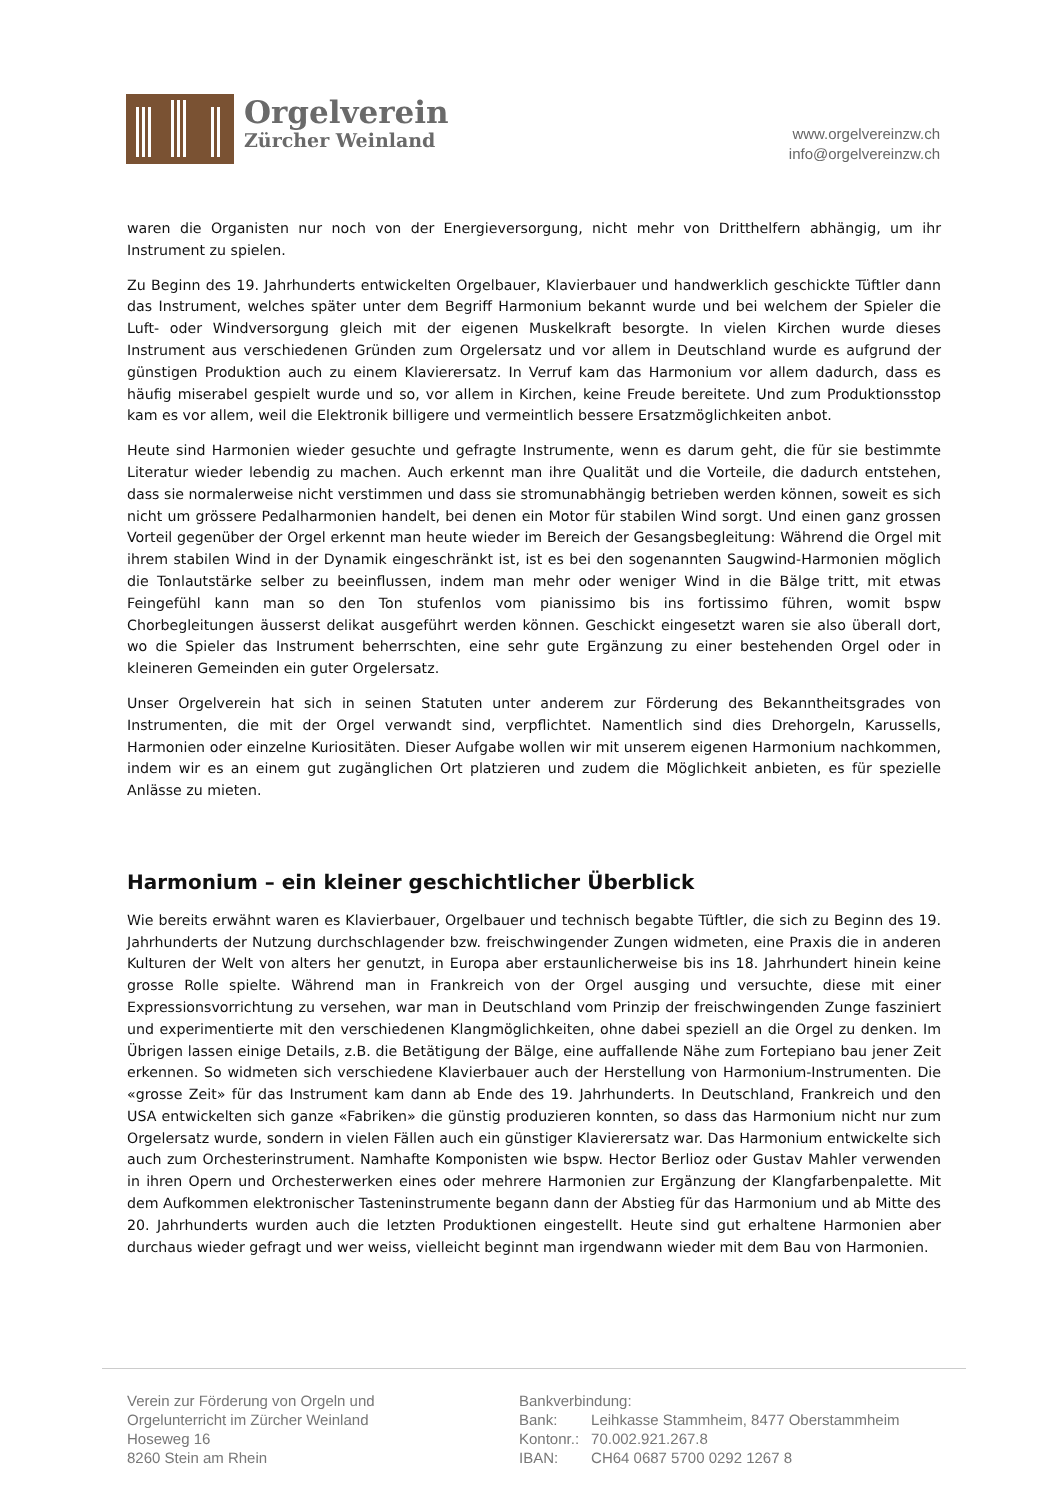Orgelverein
Zürcher Weinland
www.orgelvereinzw.ch
info@orgelvereinzw.ch
waren die Organisten nur noch von der Energieversorgung, nicht mehr von Dritthelfern abhängig, um ihr Instrument zu spielen.
Zu Beginn des 19. Jahrhunderts entwickelten Orgelbauer, Klavierbauer und handwerklich geschickte Tüftler dann das Instrument, welches später unter dem Begriff Harmonium bekannt wurde und bei welchem der Spieler die Luft- oder Windversorgung gleich mit der eigenen Muskelkraft besorgte. In vielen Kirchen wurde dieses Instrument aus verschiedenen Gründen zum Orgelersatz und vor allem in Deutschland wurde es aufgrund der günstigen Produktion auch zu einem Klavierersatz. In Verruf kam das Harmonium vor allem dadurch, dass es häufig miserabel gespielt wurde und so, vor allem in Kirchen, keine Freude bereitete. Und zum Produktionsstop kam es vor allem, weil die Elektronik billigere und vermeintlich bessere Ersatzmöglichkeiten anbot.
Heute sind Harmonien wieder gesuchte und gefragte Instrumente, wenn es darum geht, die für sie bestimmte Literatur wieder lebendig zu machen. Auch erkennt man ihre Qualität und die Vorteile, die dadurch entstehen, dass sie normalerweise nicht verstimmen und dass sie stromunabhängig betrieben werden können, soweit es sich nicht um grössere Pedalharmonien handelt, bei denen ein Motor für stabilen Wind sorgt. Und einen ganz grossen Vorteil gegenüber der Orgel erkennt man heute wieder im Bereich der Gesangsbegleitung: Während die Orgel mit ihrem stabilen Wind in der Dynamik eingeschränkt ist, ist es bei den sogenannten Saugwind-Harmonien möglich die Tonlautstärke selber zu beeinflussen, indem man mehr oder weniger Wind in die Bälge tritt, mit etwas Feingefühl kann man so den Ton stufenlos vom pianissimo bis ins fortissimo führen, womit bspw Chorbegleitungen äusserst delikat ausgeführt werden können. Geschickt eingesetzt waren sie also überall dort, wo die Spieler das Instrument beherrschten, eine sehr gute Ergänzung zu einer bestehenden Orgel oder in kleineren Gemeinden ein guter Orgelersatz.
Unser Orgelverein hat sich in seinen Statuten unter anderem zur Förderung des Bekanntheitsgrades von Instrumenten, die mit der Orgel verwandt sind, verpflichtet. Namentlich sind dies Drehorgeln, Karussells, Harmonien oder einzelne Kuriositäten. Dieser Aufgabe wollen wir mit unserem eigenen Harmonium nachkommen, indem wir es an einem gut zugänglichen Ort platzieren und zudem die Möglichkeit anbieten, es für spezielle Anlässe zu mieten.
Harmonium – ein kleiner geschichtlicher Überblick
Wie bereits erwähnt waren es Klavierbauer, Orgelbauer und technisch begabte Tüftler, die sich zu Beginn des 19. Jahrhunderts der Nutzung durchschlagender bzw. freischwingender Zungen widmeten, eine Praxis die in anderen Kulturen der Welt von alters her genutzt, in Europa aber erstaunlicherweise bis ins 18. Jahrhundert hinein keine grosse Rolle spielte. Während man in Frankreich von der Orgel ausging und versuchte, diese mit einer Expressionsvorrichtung zu versehen, war man in Deutschland vom Prinzip der freischwingenden Zunge fasziniert und experimentierte mit den verschiedenen Klangmöglichkeiten, ohne dabei speziell an die Orgel zu denken. Im Übrigen lassen einige Details, z.B. die Betätigung der Bälge, eine auffallende Nähe zum Fortepiano bau jener Zeit erkennen. So widmeten sich verschiedene Klavierbauer auch der Herstellung von Harmonium-Instrumenten. Die «grosse Zeit» für das Instrument kam dann ab Ende des 19. Jahrhunderts. In Deutschland, Frankreich und den USA entwickelten sich ganze «Fabriken» die günstig produzieren konnten, so dass das Harmonium nicht nur zum Orgelersatz wurde, sondern in vielen Fällen auch ein günstiger Klavierersatz war. Das Harmonium entwickelte sich auch zum Orchesterinstrument. Namhafte Komponisten wie bspw. Hector Berlioz oder Gustav Mahler verwenden in ihren Opern und Orchesterwerken eines oder mehrere Harmonien zur Ergänzung der Klangfarbenpalette. Mit dem Aufkommen elektronischer Tasteninstrumente begann dann der Abstieg für das Harmonium und ab Mitte des 20. Jahrhunderts wurden auch die letzten Produktionen eingestellt. Heute sind gut erhaltene Harmonien aber durchaus wieder gefragt und wer weiss, vielleicht beginnt man irgendwann wieder mit dem Bau von Harmonien.
Verein zur Förderung von Orgeln und
Orgelunterricht im Zürcher Weinland
Hoseweg 16
8260 Stein am Rhein
Bankverbindung:
| Bank: | Leihkasse Stammheim, 8477 Oberstammheim |
| Kontonr.: | 70.002.921.267.8 |
| IBAN: | CH64 0687 5700 0292 1267 8 |